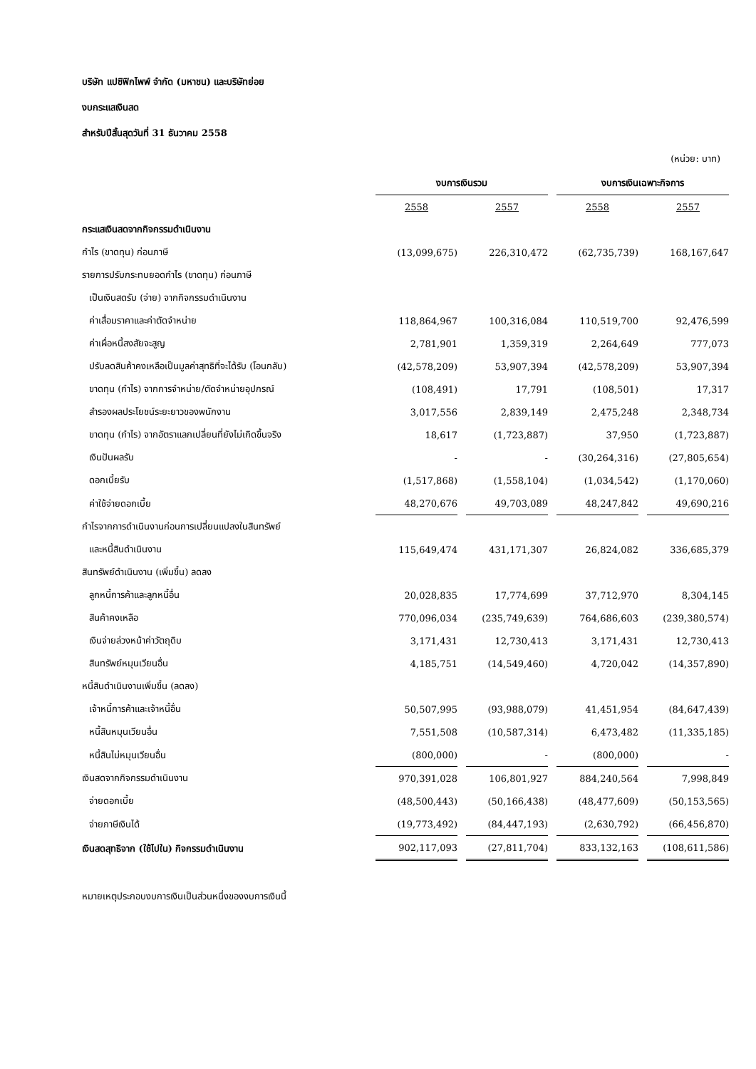บริษัท แปซิฟิกไพพ์ จำกัด (มหาชน) และบริษัทย่อย
งบกระแสเงินสด
สำหรับปีสิ้นสุดวันที่ 31 ธันวาคม 2558
(หน่วย: บาท)
| | งบการเงินรวม | | งบการเงินเฉพาะกิจการ | |
| --- | --- | --- | --- | --- |
| | 2558 | 2557 | 2558 | 2557 |
| กระแสเงินสดจากกิจกรรมดำเนินงาน | | | | |
| กำไร (ขาดทุน) ก่อนภาษี | (13,099,675) | 226,310,472 | (62,735,739) | 168,167,647 |
| รายการปรับกระทบยอดกำไร (ขาดทุน) ก่อนภาษี | | | | |
| เป็นเงินสดรับ (จ่าย) จากกิจกรรมดำเนินงาน | | | | |
| ค่าเสื่อมราคาและค่าตัดจำหน่าย | 118,864,967 | 100,316,084 | 110,519,700 | 92,476,599 |
| ค่าเผื่อหนี้สงสัยจะสูญ | 2,781,901 | 1,359,319 | 2,264,649 | 777,073 |
| ปรับลดสินค้าคงเหลือเป็นมูลค่าสุทธิที่จะได้รับ (โอนกลับ) | (42,578,209) | 53,907,394 | (42,578,209) | 53,907,394 |
| ขาดทุน (กำไร) จากการจำหน่าย/ตัดจำหน่ายอุปกรณ์ | (108,491) | 17,791 | (108,501) | 17,317 |
| สำรองผลประโยชน์ระยะยาวของพนักงาน | 3,017,556 | 2,839,149 | 2,475,248 | 2,348,734 |
| ขาดทุน (กำไร) จากอัตราแลกเปลี่ยนที่ยังไม่เกิดขึ้นจริง | 18,617 | (1,723,887) | 37,950 | (1,723,887) |
| เงินปันผลรับ | - | - | (30,264,316) | (27,805,654) |
| ดอกเบี้ยรับ | (1,517,868) | (1,558,104) | (1,034,542) | (1,170,060) |
| ค่าใช้จ่ายดอกเบี้ย | 48,270,676 | 49,703,089 | 48,247,842 | 49,690,216 |
| กำไรจากการดำเนินงานก่อนการเปลี่ยนแปลงในสินทรัพย์ | | | | |
| และหนี้สินดำเนินงาน | 115,649,474 | 431,171,307 | 26,824,082 | 336,685,379 |
| สินทรัพย์ดำเนินงาน (เพิ่มขึ้น) ลดลง | | | | |
| ลูกหนี้การค้าและลูกหนี้อื่น | 20,028,835 | 17,774,699 | 37,712,970 | 8,304,145 |
| สินค้าคงเหลือ | 770,096,034 | (235,749,639) | 764,686,603 | (239,380,574) |
| เงินจ่ายล่วงหน้าค่าวัตถุดิบ | 3,171,431 | 12,730,413 | 3,171,431 | 12,730,413 |
| สินทรัพย์หมุนเวียนอื่น | 4,185,751 | (14,549,460) | 4,720,042 | (14,357,890) |
| หนี้สินดำเนินงานเพิ่มขึ้น (ลดลง) | | | | |
| เจ้าหนี้การค้าและเจ้าหนี้อื่น | 50,507,995 | (93,988,079) | 41,451,954 | (84,647,439) |
| หนี้สินหมุนเวียนอื่น | 7,551,508 | (10,587,314) | 6,473,482 | (11,335,185) |
| หนี้สินไม่หมุนเวียนอื่น | (800,000) | - | (800,000) | - |
| เงินสดจากกิจกรรมดำเนินงาน | 970,391,028 | 106,801,927 | 884,240,564 | 7,998,849 |
| จ่ายดอกเบี้ย | (48,500,443) | (50,166,438) | (48,477,609) | (50,153,565) |
| จ่ายภาษีเงินได้ | (19,773,492) | (84,447,193) | (2,630,792) | (66,456,870) |
| เงินสดสุทธิจาก (ใช้ไปใน) กิจกรรมดำเนินงาน | 902,117,093 | (27,811,704) | 833,132,163 | (108,611,586) |
หมายเหตุประกอบงบการเงินเป็นส่วนหนึ่งของงบการเงินนี้